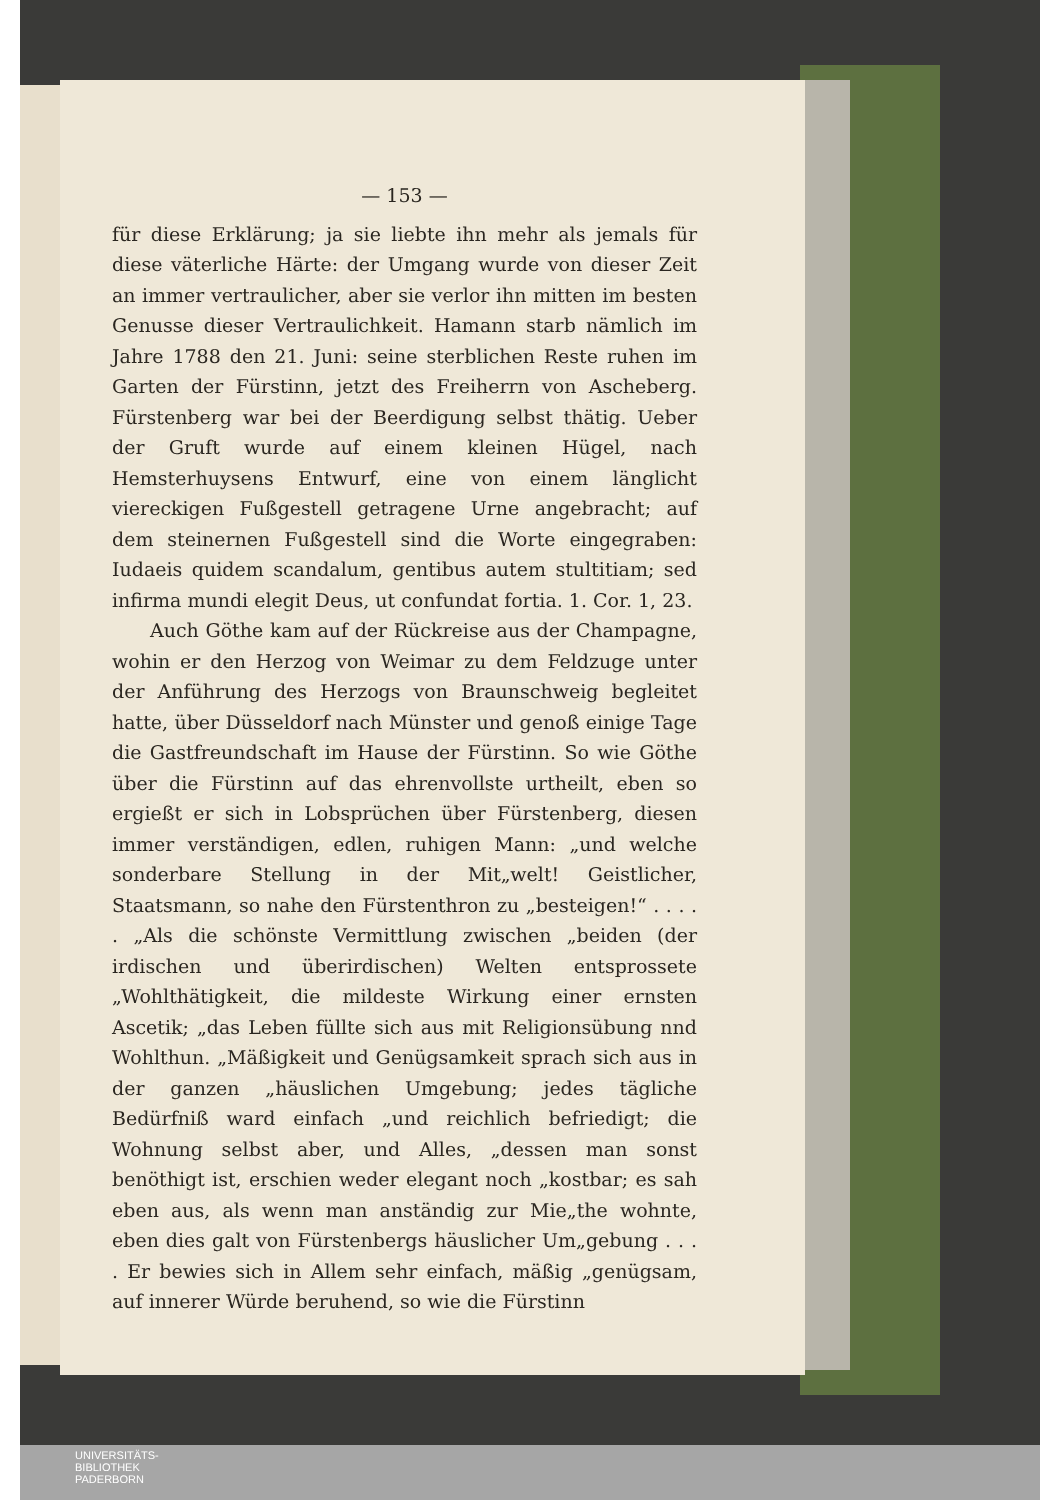— 153 —
für diese Erklärung; ja sie liebte ihn mehr als jemals für diese väterliche Härte: der Umgang wurde von dieser Zeit an immer vertraulicher, aber sie verlor ihn mitten im besten Genusse dieser Vertraulichkeit. Hamann starb nämlich im Jahre 1788 den 21. Juni: seine sterblichen Reste ruhen im Garten der Fürstinn, jetzt des Freiherrn von Ascheberg. Fürstenberg war bei der Beerdigung selbst thätig. Ueber der Gruft wurde auf einem kleinen Hügel, nach Hemsterhuysens Entwurf, eine von einem länglicht viereckigen Fußgestell getragene Urne angebracht; auf dem steinernen Fußgestell sind die Worte eingegraben: Iudaeis quidem scandalum, gentibus autem stultitiam; sed infirma mundi elegit Deus, ut confundat fortia. 1. Cor. 1, 23.
Auch Göthe kam auf der Rückreise aus der Champagne, wohin er den Herzog von Weimar zu dem Feldzuge unter der Anführung des Herzogs von Braunschweig begleitet hatte, über Düsseldorf nach Münster und genoß einige Tage die Gastfreundschaft im Hause der Fürstinn. So wie Göthe über die Fürstinn auf das ehrenvollste urtheilt, eben so ergießt er sich in Lobsprüchen über Fürstenberg, diesen immer verständigen, edlen, ruhigen Mann: „und welche sonderbare Stellung in der Mit„welt! Geistlicher, Staatsmann, so nahe den Fürstenthron zu „besteigen!“ . . . . . „Als die schönste Vermittlung zwischen „beiden (der irdischen und überirdischen) Welten entsprossete „Wohlthätigkeit, die mildeste Wirkung einer ernsten Ascetik; „das Leben füllte sich aus mit Religionsübung nnd Wohlthun. „Mäßigkeit und Genügsamkeit sprach sich aus in der ganzen „häuslichen Umgebung; jedes tägliche Bedürfniß ward einfach „und reichlich befriedigt; die Wohnung selbst aber, und Alles, „dessen man sonst benöthigt ist, erschien weder elegant noch „kostbar; es sah eben aus, als wenn man anständig zur Mie„the wohnte, eben dies galt von Fürstenbergs häuslicher Um„gebung . . . . Er bewies sich in Allem sehr einfach, mäßig „genügsam, auf innerer Würde beruhend, so wie die Fürstinn
UNIVERSITÄTS-
BIBLIOTHEK
PADERBORN